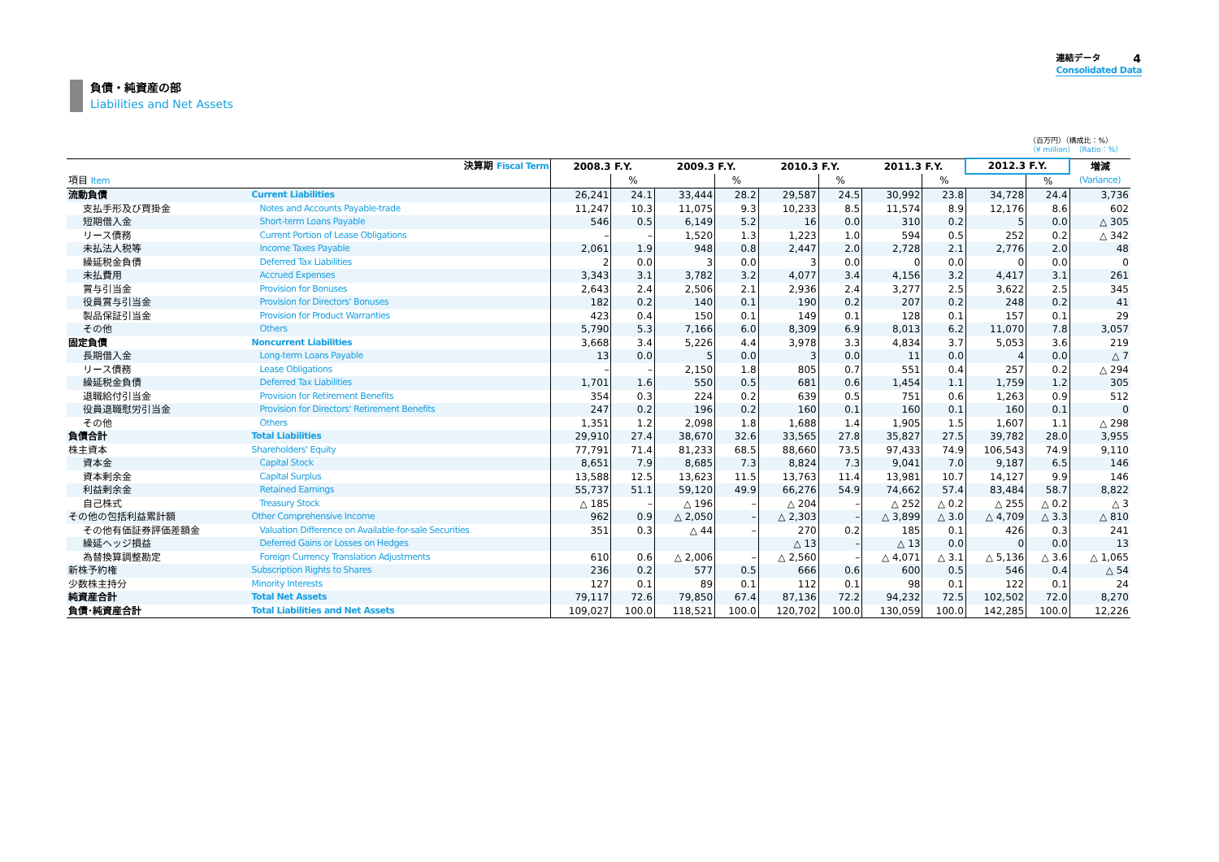連結データ
Consolidated Data
4
負債・純資産の部
Liabilities and Net Assets
（百万円）（構成比：%）
（¥ million）（Ratio：%）
| 決算期 Fiscal Term | | 2008.3 F.Y. | | 2009.3 F.Y. | | 2010.3 F.Y. | | 2011.3 F.Y. | | 2012.3 F.Y. | | 増減 |
| --- | --- | --- | --- | --- | --- | --- | --- | --- | --- | --- | --- | --- |
| 項目 Item | | | % | | % | | % | | % | | % | (Variance) |
| 流動負債 | Current Liabilities | 26,241 | 24.1 | 33,444 | 28.2 | 29,587 | 24.5 | 30,992 | 23.8 | 34,728 | 24.4 | 3,736 |
| 支払手形及び買掛金 | Notes and Accounts Payable-trade | 11,247 | 10.3 | 11,075 | 9.3 | 10,233 | 8.5 | 11,574 | 8.9 | 12,176 | 8.6 | 602 |
| 短期借入金 | Short-term Loans Payable | 546 | 0.5 | 6,149 | 5.2 | 16 | 0.0 | 310 | 0.2 | 5 | 0.0 | △ 305 |
| リース債務 | Current Portion of Lease Obligations | – | – | 1,520 | 1.3 | 1,223 | 1.0 | 594 | 0.5 | 252 | 0.2 | △ 342 |
| 未払法人税等 | Income Taxes Payable | 2,061 | 1.9 | 948 | 0.8 | 2,447 | 2.0 | 2,728 | 2.1 | 2,776 | 2.0 | 48 |
| 繰延税金負債 | Deferred Tax Liabilities | 2 | 0.0 | 3 | 0.0 | 3 | 0.0 | 0 | 0.0 | 0 | 0.0 | 0 |
| 未払費用 | Accrued Expenses | 3,343 | 3.1 | 3,782 | 3.2 | 4,077 | 3.4 | 4,156 | 3.2 | 4,417 | 3.1 | 261 |
| 賞与引当金 | Provision for Bonuses | 2,643 | 2.4 | 2,506 | 2.1 | 2,936 | 2.4 | 3,277 | 2.5 | 3,622 | 2.5 | 345 |
| 役員賞与引当金 | Provision for Directors' Bonuses | 182 | 0.2 | 140 | 0.1 | 190 | 0.2 | 207 | 0.2 | 248 | 0.2 | 41 |
| 製品保証引当金 | Provision for Product Warranties | 423 | 0.4 | 150 | 0.1 | 149 | 0.1 | 128 | 0.1 | 157 | 0.1 | 29 |
| その他 | Others | 5,790 | 5.3 | 7,166 | 6.0 | 8,309 | 6.9 | 8,013 | 6.2 | 11,070 | 7.8 | 3,057 |
| 固定負債 | Noncurrent Liabilities | 3,668 | 3.4 | 5,226 | 4.4 | 3,978 | 3.3 | 4,834 | 3.7 | 5,053 | 3.6 | 219 |
| 長期借入金 | Long-term Loans Payable | 13 | 0.0 | 5 | 0.0 | 3 | 0.0 | 11 | 0.0 | 4 | 0.0 | △ 7 |
| リース債務 | Lease Obligations | – | – | 2,150 | 1.8 | 805 | 0.7 | 551 | 0.4 | 257 | 0.2 | △ 294 |
| 繰延税金負債 | Deferred Tax Liabilities | 1,701 | 1.6 | 550 | 0.5 | 681 | 0.6 | 1,454 | 1.1 | 1,759 | 1.2 | 305 |
| 退職給付引当金 | Provision for Retirement Benefits | 354 | 0.3 | 224 | 0.2 | 639 | 0.5 | 751 | 0.6 | 1,263 | 0.9 | 512 |
| 役員退職慰労引当金 | Provision for Directors' Retirement Benefits | 247 | 0.2 | 196 | 0.2 | 160 | 0.1 | 160 | 0.1 | 160 | 0.1 | 0 |
| その他 | Others | 1,351 | 1.2 | 2,098 | 1.8 | 1,688 | 1.4 | 1,905 | 1.5 | 1,607 | 1.1 | △ 298 |
| 負債合計 | Total Liabilities | 29,910 | 27.4 | 38,670 | 32.6 | 33,565 | 27.8 | 35,827 | 27.5 | 39,782 | 28.0 | 3,955 |
| 株主資本 | Shareholders' Equity | 77,791 | 71.4 | 81,233 | 68.5 | 88,660 | 73.5 | 97,433 | 74.9 | 106,543 | 74.9 | 9,110 |
| 資本金 | Capital Stock | 8,651 | 7.9 | 8,685 | 7.3 | 8,824 | 7.3 | 9,041 | 7.0 | 9,187 | 6.5 | 146 |
| 資本剰余金 | Capital Surplus | 13,588 | 12.5 | 13,623 | 11.5 | 13,763 | 11.4 | 13,981 | 10.7 | 14,127 | 9.9 | 146 |
| 利益剰余金 | Retained Earnings | 55,737 | 51.1 | 59,120 | 49.9 | 66,276 | 54.9 | 74,662 | 57.4 | 83,484 | 58.7 | 8,822 |
| 自己株式 | Treasury Stock | △ 185 | – | △ 196 | – | △ 204 | – | △ 252 | △ 0.2 | △ 255 | △ 0.2 | △ 3 |
| その他の包括利益累計額 | Other Comprehensive Income | 962 | 0.9 | △ 2,050 | – | △ 2,303 | – | △ 3,899 | △ 3.0 | △ 4,709 | △ 3.3 | △ 810 |
| その他有価証券評価差額金 | Valuation Difference on Available-for-sale Securities | 351 | 0.3 | △ 44 | – | 270 | 0.2 | 185 | 0.1 | 426 | 0.3 | 241 |
| 繰延ヘッジ損益 | Deferred Gains or Losses on Hedges | | | | | △ 13 | – | △ 13 | 0.0 | 0 | 0.0 | 13 |
| 為替換算調整勘定 | Foreign Currency Translation Adjustments | 610 | 0.6 | △ 2,006 | – | △ 2,560 | – | △ 4,071 | △ 3.1 | △ 5,136 | △ 3.6 | △ 1,065 |
| 新株予約権 | Subscription Rights to Shares | 236 | 0.2 | 577 | 0.5 | 666 | 0.6 | 600 | 0.5 | 546 | 0.4 | △ 54 |
| 少数株主持分 | Minority Interests | 127 | 0.1 | 89 | 0.1 | 112 | 0.1 | 98 | 0.1 | 122 | 0.1 | 24 |
| 純資産合計 | Total Net Assets | 79,117 | 72.6 | 79,850 | 67.4 | 87,136 | 72.2 | 94,232 | 72.5 | 102,502 | 72.0 | 8,270 |
| 負債･純資産合計 | Total Liabilities and Net Assets | 109,027 | 100.0 | 118,521 | 100.0 | 120,702 | 100.0 | 130,059 | 100.0 | 142,285 | 100.0 | 12,226 |